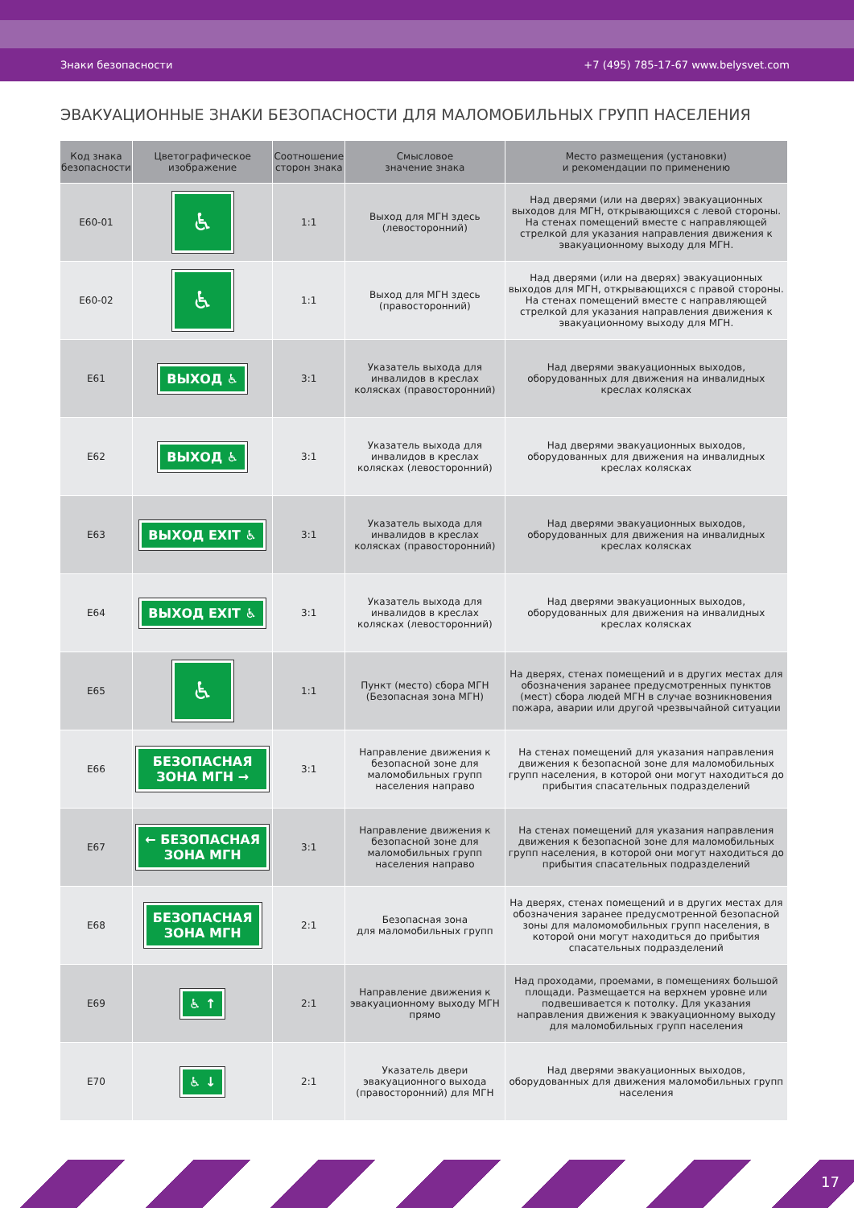Знаки безопасности +7 (495) 785-17-67 www.belysvet.com
ЭВАКУАЦИОННЫЕ ЗНАКИ БЕЗОПАСНОСТИ ДЛЯ МАЛОМОБИЛЬНЫХ ГРУПП НАСЕЛЕНИЯ
| Код знака безопасности | Цветографическое изображение | Соотношение сторон знака | Смысловое значение знака | Место размещения (установки) и рекомендации по применению |
| --- | --- | --- | --- | --- |
| E60-01 | ♿ | 1:1 | Выход для МГН здесь (левосторонний) | Над дверями (или на дверях) эвакуационных выходов для МГН, открывающихся с левой стороны. На стенах помещений вместе с направляющей стрелкой для указания направления движения к эвакуационному выходу для МГН. |
| E60-02 | ♿ | 1:1 | Выход для МГН здесь (правосторонний) | Над дверями (или на дверях) эвакуационных выходов для МГН, открывающихся с правой стороны. На стенах помещений вместе с направляющей стрелкой для указания направления движения к эвакуационному выходу для МГН. |
| E61 | ВЫХОД ♿ | 3:1 | Указатель выхода для инвалидов в креслах колясках (правосторонний) | Над дверями эвакуационных выходов, оборудованных для движения на инвалидных креслах колясках |
| E62 | ВЫХОД ♿ | 3:1 | Указатель выхода для инвалидов в креслах колясках (левосторонний) | Над дверями эвакуационных выходов, оборудованных для движения на инвалидных креслах колясках |
| E63 | ВЫХОД EXIT ♿ | 3:1 | Указатель выхода для инвалидов в креслах колясках (правосторонний) | Над дверями эвакуационных выходов, оборудованных для движения на инвалидных креслах колясках |
| E64 | ВЫХОД EXIT ♿ | 3:1 | Указатель выхода для инвалидов в креслах колясках (левосторонний) | Над дверями эвакуационных выходов, оборудованных для движения на инвалидных креслах колясках |
| E65 | ♿ | 1:1 | Пункт (место) сбора МГН (Безопасная зона МГН) | На дверях, стенах помещений и в других местах для обозначения заранее предусмотренных пунктов (мест) сбора людей МГН в случае возникновения пожара, аварии или другой чрезвычайной ситуации |
| E66 | БЕЗОПАСНАЯ ЗОНА МГН → | 3:1 | Направление движения к безопасной зоне для маломобильных групп населения направо | На стенах помещений для указания направления движения к безопасной зоне для маломобильных групп населения, в которой они могут находиться до прибытия спасательных подразделений |
| E67 | ← БЕЗОПАСНАЯ ЗОНА МГН | 3:1 | Направление движения к безопасной зоне для маломобильных групп населения направо | На стенах помещений для указания направления движения к безопасной зоне для маломобильных групп населения, в которой они могут находиться до прибытия спасательных подразделений |
| E68 | БЕЗОПАСНАЯ ЗОНА МГН | 2:1 | Безопасная зона для маломобильных групп | На дверях, стенах помещений и в других местах для обозначения заранее предусмотренной безопасной зоны для маломомобильных групп населения, в которой они могут находиться до прибытия спасательных подразделений |
| E69 | ♿ ↑ | 2:1 | Направление движения к эвакуационному выходу МГН прямо | Над проходами, проемами, в помещениях большой площади. Размещается на верхнем уровне или подвешивается к потолку. Для указания направления движения к эвакуационному выходу для маломобильных групп населения |
| E70 | ♿ ↓ | 2:1 | Указатель двери эвакуационного выхода (правосторонний) для МГН | Над дверями эвакуационных выходов, оборудованных для движения маломобильных групп населения |
17